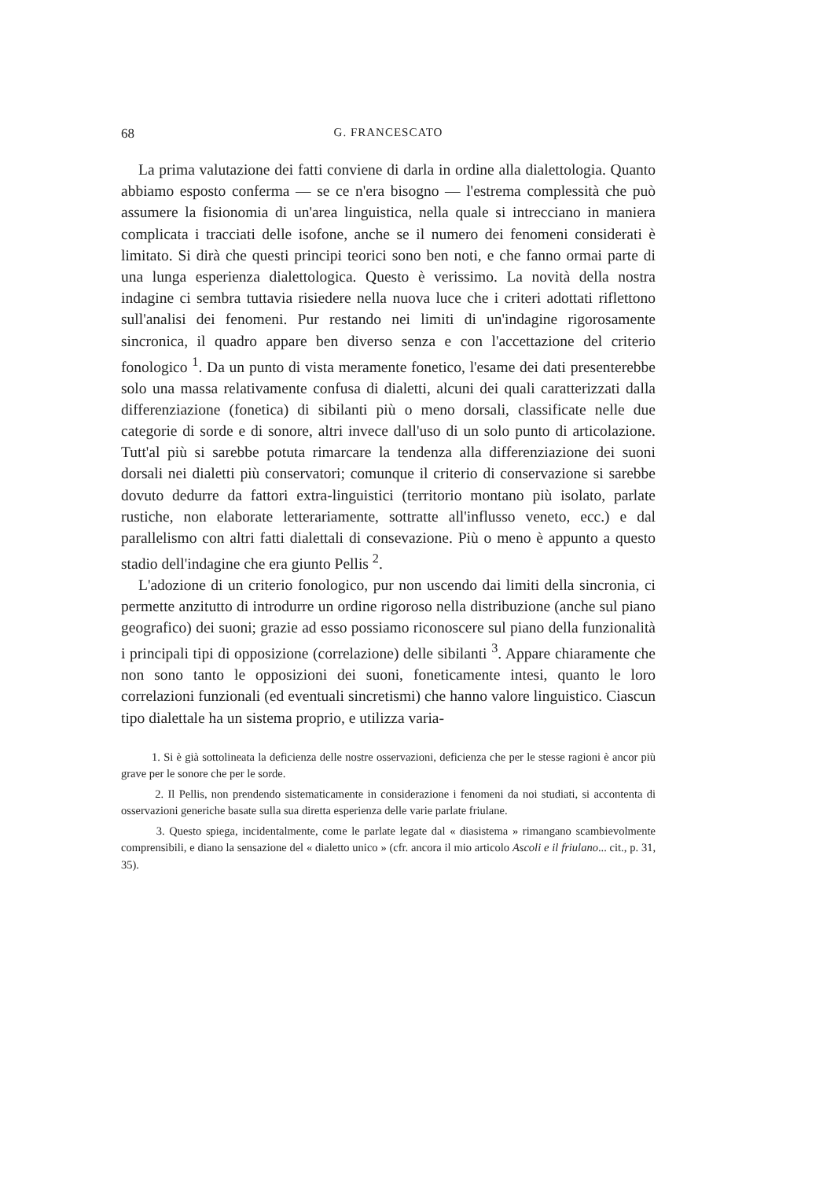68 G. FRANCESCATO
La prima valutazione dei fatti conviene di darla in ordine alla dialettologia. Quanto abbiamo esposto conferma — se ce n'era bisogno — l'estrema complessità che può assumere la fisionomia di un'area linguistica, nella quale si intrecciano in maniera complicata i tracciati delle isofone, anche se il numero dei fenomeni considerati è limitato. Si dirà che questi principi teorici sono ben noti, e che fanno ormai parte di una lunga esperienza dialettologica. Questo è verissimo. La novità della nostra indagine ci sembra tuttavia risiedere nella nuova luce che i criteri adottati riflettono sull'analisi dei fenomeni. Pur restando nei limiti di un'indagine rigorosamente sincronica, il quadro appare ben diverso senza e con l'accettazione del criterio fonologico <sup>1</sup>. Da un punto di vista meramente fonetico, l'esame dei dati presenterebbe solo una massa relativamente confusa di dialetti, alcuni dei quali caratterizzati dalla differenziazione (fonetica) di sibilanti più o meno dorsali, classificate nelle due categorie di sorde e di sonore, altri invece dall'uso di un solo punto di articolazione. Tutt'al più si sarebbe potuta rimarcare la tendenza alla differenziazione dei suoni dorsali nei dialetti più conservatori; comunque il criterio di conservazione si sarebbe dovuto dedurre da fattori extra-linguistici (territorio montano più isolato, parlate rustiche, non elaborate letterariamente, sottratte all'influsso veneto, ecc.) e dal parallelismo con altri fatti dialettali di consevazione. Più o meno è appunto a questo stadio dell'indagine che era giunto Pellis <sup>2</sup>.
L'adozione di un criterio fonologico, pur non uscendo dai limiti della sincronia, ci permette anzitutto di introdurre un ordine rigoroso nella distribuzione (anche sul piano geografico) dei suoni; grazie ad esso possiamo riconoscere sul piano della funzionalità i principali tipi di opposizione (correlazione) delle sibilanti <sup>3</sup>. Appare chiaramente che non sono tanto le opposizioni dei suoni, foneticamente intesi, quanto le loro correlazioni funzionali (ed eventuali sincretismi) che hanno valore linguistico. Ciascun tipo dialettale ha un sistema proprio, e utilizza varia-
1. Si è già sottolineata la deficienza delle nostre osservazioni, deficienza che per le stesse ragioni è ancor più grave per le sonore che per le sorde.
2. Il Pellis, non prendendo sistematicamente in considerazione i fenomeni da noi studiati, si accontenta di osservazioni generiche basate sulla sua diretta esperienza delle varie parlate friulane.
3. Questo spiega, incidentalmente, come le parlate legate dal « diasistema » rimangano scambievolmente comprensibili, e diano la sensazione del « dialetto unico » (cfr. ancora il mio articolo Ascoli e il friulano... cit., p. 31, 35).